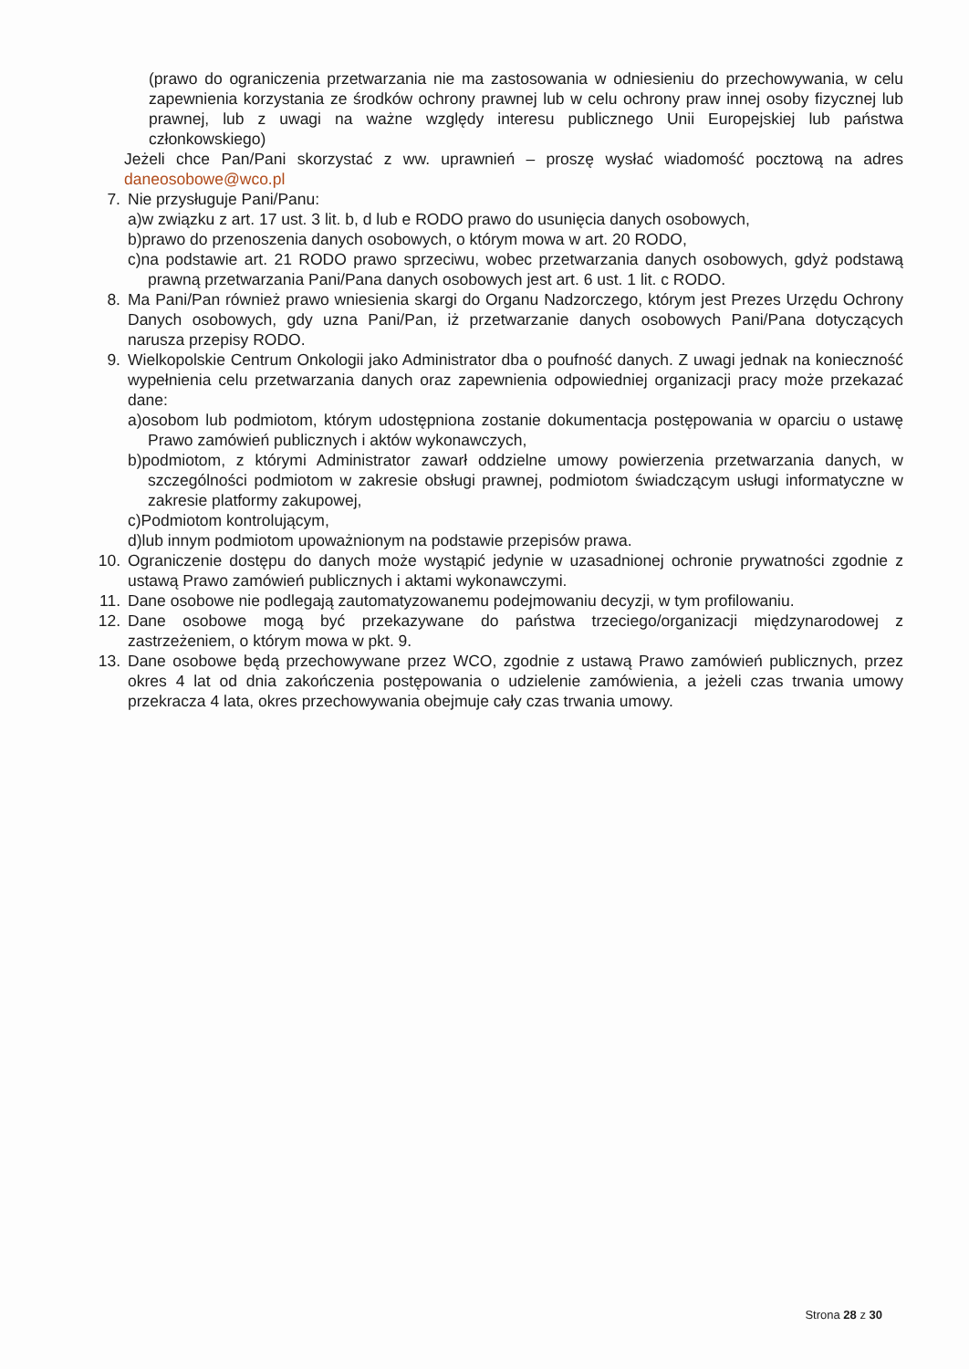(prawo do ograniczenia przetwarzania nie ma zastosowania w odniesieniu do przechowywania, w celu zapewnienia korzystania ze środków ochrony prawnej lub w celu ochrony praw innej osoby fizycznej lub prawnej, lub z uwagi na ważne względy interesu publicznego Unii Europejskiej lub państwa członkowskiego)
Jeżeli chce Pan/Pani skorzystać z ww. uprawnień – proszę wysłać wiadomość pocztową na adres daneosobowe@wco.pl
7. Nie przysługuje Pani/Panu:
a)w związku z art. 17 ust. 3 lit. b, d lub e RODO prawo do usunięcia danych osobowych,
b)prawo do przenoszenia danych osobowych, o którym mowa w art. 20 RODO,
c)na podstawie art. 21 RODO prawo sprzeciwu, wobec przetwarzania danych osobowych, gdyż podstawą prawną przetwarzania Pani/Pana danych osobowych jest art. 6 ust. 1 lit. c RODO.
8. Ma Pani/Pan również prawo wniesienia skargi do Organu Nadzorczego, którym jest Prezes Urzędu Ochrony Danych osobowych, gdy uzna Pani/Pan, iż przetwarzanie danych osobowych Pani/Pana dotyczących narusza przepisy RODO.
9. Wielkopolskie Centrum Onkologii jako Administrator dba o poufność danych. Z uwagi jednak na konieczność wypełnienia celu przetwarzania danych oraz zapewnienia odpowiedniej organizacji pracy może przekazać dane:
a)osobom lub podmiotom, którym udostępniona zostanie dokumentacja postępowania w oparciu o ustawę Prawo zamówień publicznych i aktów wykonawczych,
b)podmiotom, z którymi Administrator zawarł oddzielne umowy powierzenia przetwarzania danych, w szczególności podmiotom w zakresie obsługi prawnej, podmiotom świadczącym usługi informatyczne w zakresie platformy zakupowej,
c)Podmiotom kontrolującym,
d)lub innym podmiotom upoważnionym na podstawie przepisów prawa.
10. Ograniczenie dostępu do danych może wystąpić jedynie w uzasadnionej ochronie prywatności zgodnie z ustawą Prawo zamówień publicznych i aktami wykonawczymi.
11. Dane osobowe nie podlegają zautomatyzowanemu podejmowaniu decyzji, w tym profilowaniu.
12. Dane osobowe mogą być przekazywane do państwa trzeciego/organizacji międzynarodowej z zastrzeżeniem, o którym mowa w pkt. 9.
13. Dane osobowe będą przechowywane przez WCO, zgodnie z ustawą Prawo zamówień publicznych, przez okres 4 lat od dnia zakończenia postępowania o udzielenie zamówienia, a jeżeli czas trwania umowy przekracza 4 lata, okres przechowywania obejmuje cały czas trwania umowy.
Strona 28 z 30